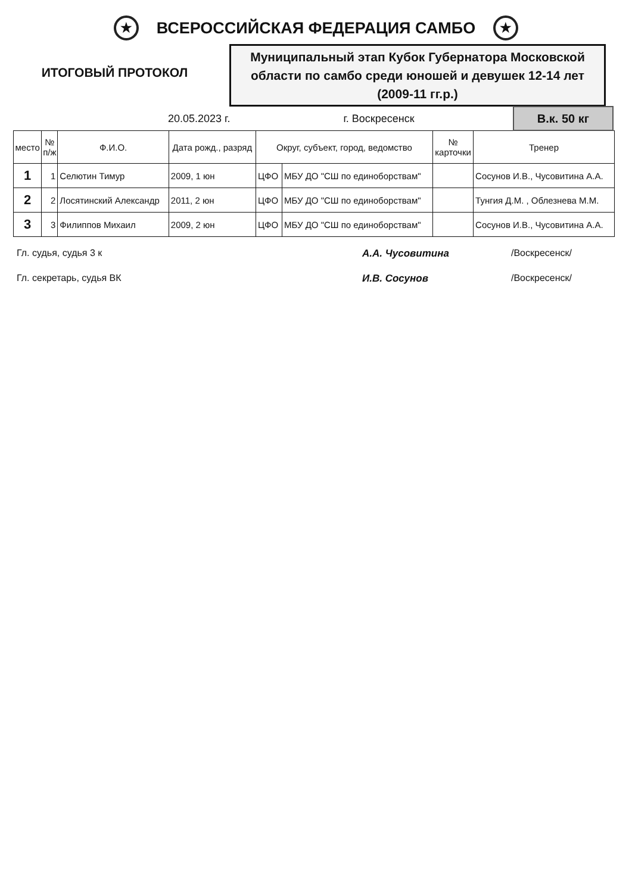★
ВСЕРОССИЙСКАЯ ФЕДЕРАЦИЯ САМБО
★
ИТОГОВЫЙ ПРОТОКОЛ
Муниципальный этап Кубок Губернатора Московской области по самбо среди юношей и девушек 12-14 лет (2009-11 гг.р.)
20.05.2023 г. г. Воскресенск
В.к. 50 кг
| место | № п/ж | Ф.И.О. | Дата рожд., разряд | Округ, субъект, город, ведомство | | № карточки | Тренер |
| --- | --- | --- | --- | --- | --- | --- | --- |
| 1 | 1 | Селютин Тимур | 2009, 1 юн | ЦФО | МБУ ДО "СШ по единоборствам" | | Сосунов И.В., Чусовитина А.А. |
| 2 | 2 | Лосятинский Александр | 2011, 2 юн | ЦФО | МБУ ДО "СШ по единоборствам" | | Тунгия Д.М. , Облезнева М.М. |
| 3 | 3 | Филиппов Михаил | 2009, 2 юн | ЦФО | МБУ ДО "СШ по единоборствам" | | Сосунов И.В., Чусовитина А.А. |
Гл. судья, судья 3 к А.А. Чусовитина /Воскресенск/
Гл. секретарь, судья ВК И.В. Сосунов /Воскресенск/